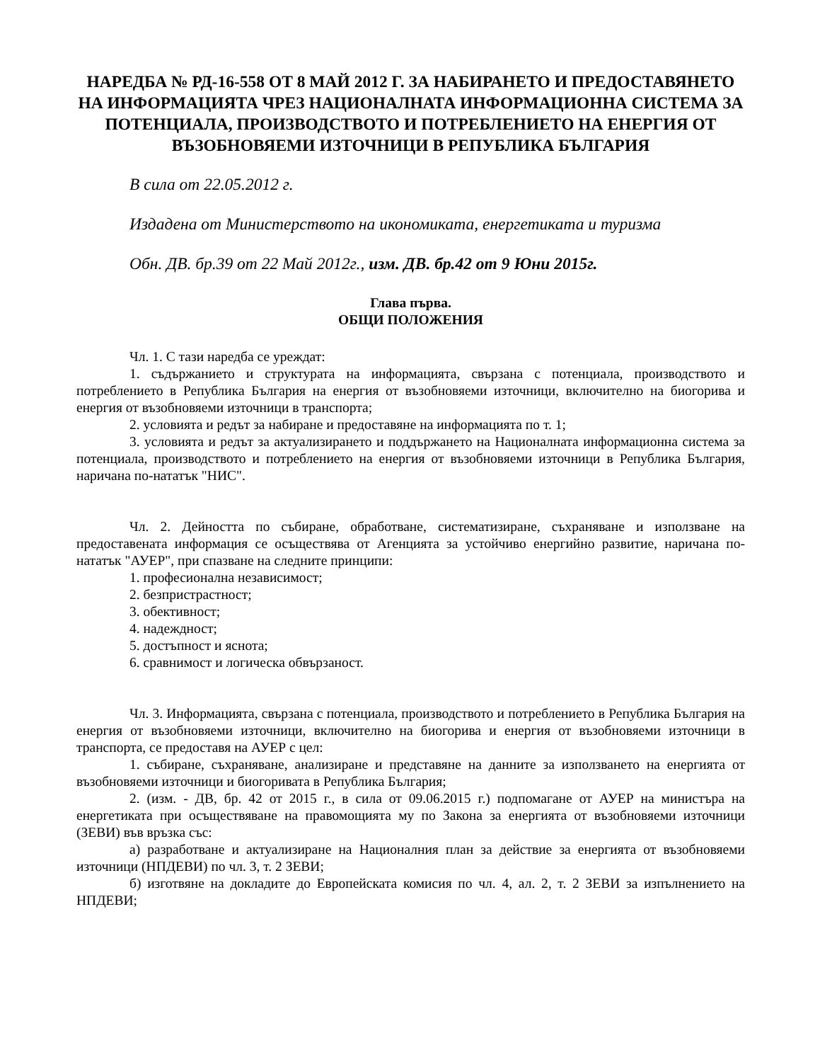НАРЕДБА № РД-16-558 ОТ 8 МАЙ 2012 Г. ЗА НАБИРАНЕТО И ПРЕДОСТАВЯНЕТО НА ИНФОРМАЦИЯТА ЧРЕЗ НАЦИОНАЛНАТА ИНФОРМАЦИОННА СИСТЕМА ЗА ПОТЕНЦИАЛА, ПРОИЗВОДСТВОТО И ПОТРЕБЛЕНИЕТО НА ЕНЕРГИЯ ОТ ВЪЗОБНОВЯЕМИ ИЗТОЧНИЦИ В РЕПУБЛИКА БЪЛГАРИЯ
В сила от 22.05.2012 г.
Издадена от Министерството на икономиката, енергетиката и туризма
Обн. ДВ. бр.39 от 22 Май 2012г., изм. ДВ. бр.42 от 9 Юни 2015г.
Глава първа.
ОБЩИ ПОЛОЖЕНИЯ
Чл. 1. С тази наредба се уреждат:
1. съдържанието и структурата на информацията, свързана с потенциала, производството и потреблението в Република България на енергия от възобновяеми източници, включително на биогорива и енергия от възобновяеми източници в транспорта;
2. условията и редът за набиране и предоставяне на информацията по т. 1;
3. условията и редът за актуализирането и поддържането на Националната информационна система за потенциала, производството и потреблението на енергия от възобновяеми източници в Република България, наричана по-нататък "НИС".
Чл. 2. Дейността по събиране, обработване, систематизиране, съхраняване и използване на предоставената информация се осъществява от Агенцията за устойчиво енергийно развитие, наричана по-нататък "АУЕР", при спазване на следните принципи:
1. професионална независимост;
2. безпристрастност;
3. обективност;
4. надеждност;
5. достъпност и яснота;
6. сравнимост и логическа обвързаност.
Чл. 3. Информацията, свързана с потенциала, производството и потреблението в Република България на енергия от възобновяеми източници, включително на биогорива и енергия от възобновяеми източници в транспорта, се предоставя на АУЕР с цел:
1. събиране, съхраняване, анализиране и представяне на данните за използването на енергията от възобновяеми източници и биогоривата в Република България;
2. (изм. - ДВ, бр. 42 от 2015 г., в сила от 09.06.2015 г.) подпомагане от АУЕР на министъра на енергетиката при осъществяване на правомощията му по Закона за енергията от възобновяеми източници (ЗЕВИ) във връзка със:
а) разработване и актуализиране на Националния план за действие за енергията от възобновяеми източници (НПДЕВИ) по чл. 3, т. 2 ЗЕВИ;
б) изготвяне на докладите до Европейската комисия по чл. 4, ал. 2, т. 2 ЗЕВИ за изпълнението на НПДЕВИ;